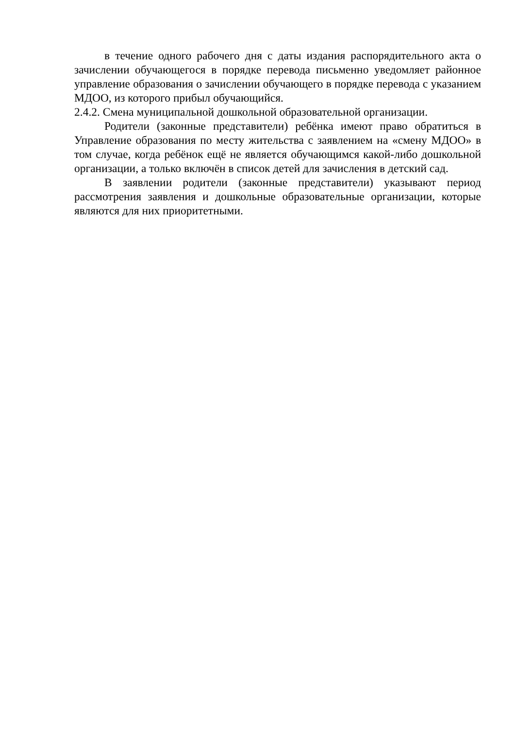в течение одного рабочего дня с даты издания распорядительного акта о зачислении обучающегося в порядке перевода письменно уведомляет районное управление образования о зачислении обучающего в порядке перевода с указанием МДОО, из которого прибыл обучающийся.
2.4.2. Смена муниципальной дошкольной образовательной организации.
Родители (законные представители) ребёнка имеют право обратиться в Управление образования по месту жительства с заявлением на «смену МДОО» в том случае, когда ребёнок ещё не является обучающимся какой-либо дошкольной организации, а только включён в список детей для зачисления в детский сад.
В заявлении родители (законные представители) указывают период рассмотрения заявления и дошкольные образовательные организации, которые являются для них приоритетными.